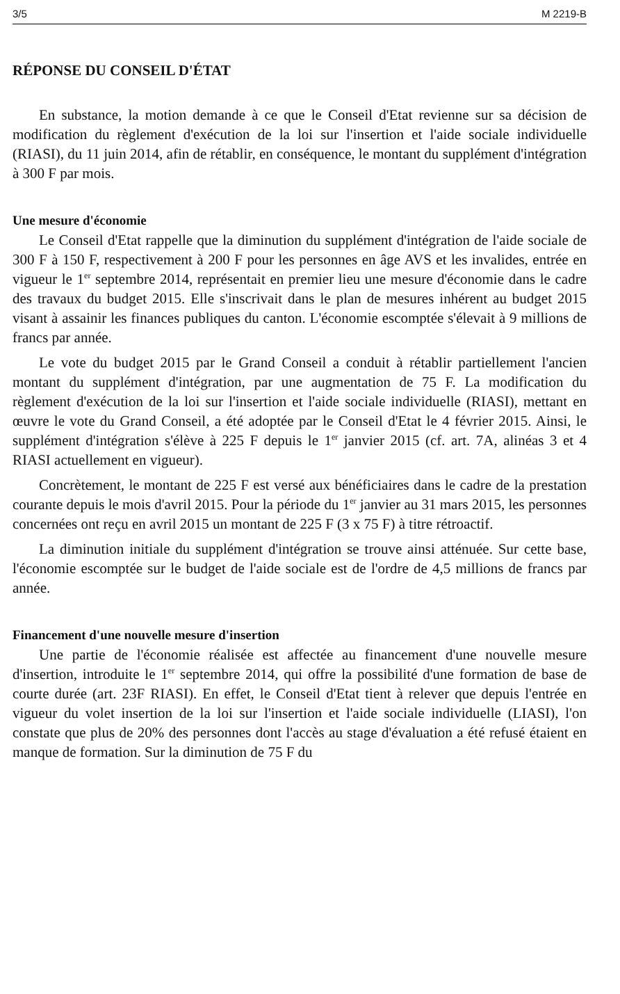3/5 M 2219-B
RÉPONSE DU CONSEIL D'ÉTAT
En substance, la motion demande à ce que le Conseil d'Etat revienne sur sa décision de modification du règlement d'exécution de la loi sur l'insertion et l'aide sociale individuelle (RIASI), du 11 juin 2014, afin de rétablir, en conséquence, le montant du supplément d'intégration à 300 F par mois.
Une mesure d'économie
Le Conseil d'Etat rappelle que la diminution du supplément d'intégration de l'aide sociale de 300 F à 150 F, respectivement à 200 F pour les personnes en âge AVS et les invalides, entrée en vigueur le 1<sup>er</sup> septembre 2014, représentait en premier lieu une mesure d'économie dans le cadre des travaux du budget 2015. Elle s'inscrivait dans le plan de mesures inhérent au budget 2015 visant à assainir les finances publiques du canton. L'économie escomptée s'élevait à 9 millions de francs par année.
Le vote du budget 2015 par le Grand Conseil a conduit à rétablir partiellement l'ancien montant du supplément d'intégration, par une augmentation de 75 F. La modification du règlement d'exécution de la loi sur l'insertion et l'aide sociale individuelle (RIASI), mettant en œuvre le vote du Grand Conseil, a été adoptée par le Conseil d'Etat le 4 février 2015. Ainsi, le supplément d'intégration s'élève à 225 F depuis le 1<sup>er</sup> janvier 2015 (cf. art. 7A, alinéas 3 et 4 RIASI actuellement en vigueur).
Concrètement, le montant de 225 F est versé aux bénéficiaires dans le cadre de la prestation courante depuis le mois d'avril 2015. Pour la période du 1<sup>er</sup> janvier au 31 mars 2015, les personnes concernées ont reçu en avril 2015 un montant de 225 F (3 x 75 F) à titre rétroactif.
La diminution initiale du supplément d'intégration se trouve ainsi atténuée. Sur cette base, l'économie escomptée sur le budget de l'aide sociale est de l'ordre de 4,5 millions de francs par année.
Financement d'une nouvelle mesure d'insertion
Une partie de l'économie réalisée est affectée au financement d'une nouvelle mesure d'insertion, introduite le 1<sup>er</sup> septembre 2014, qui offre la possibilité d'une formation de base de courte durée (art. 23F RIASI). En effet, le Conseil d'Etat tient à relever que depuis l'entrée en vigueur du volet insertion de la loi sur l'insertion et l'aide sociale individuelle (LIASI), l'on constate que plus de 20% des personnes dont l'accès au stage d'évaluation a été refusé étaient en manque de formation. Sur la diminution de 75 F du